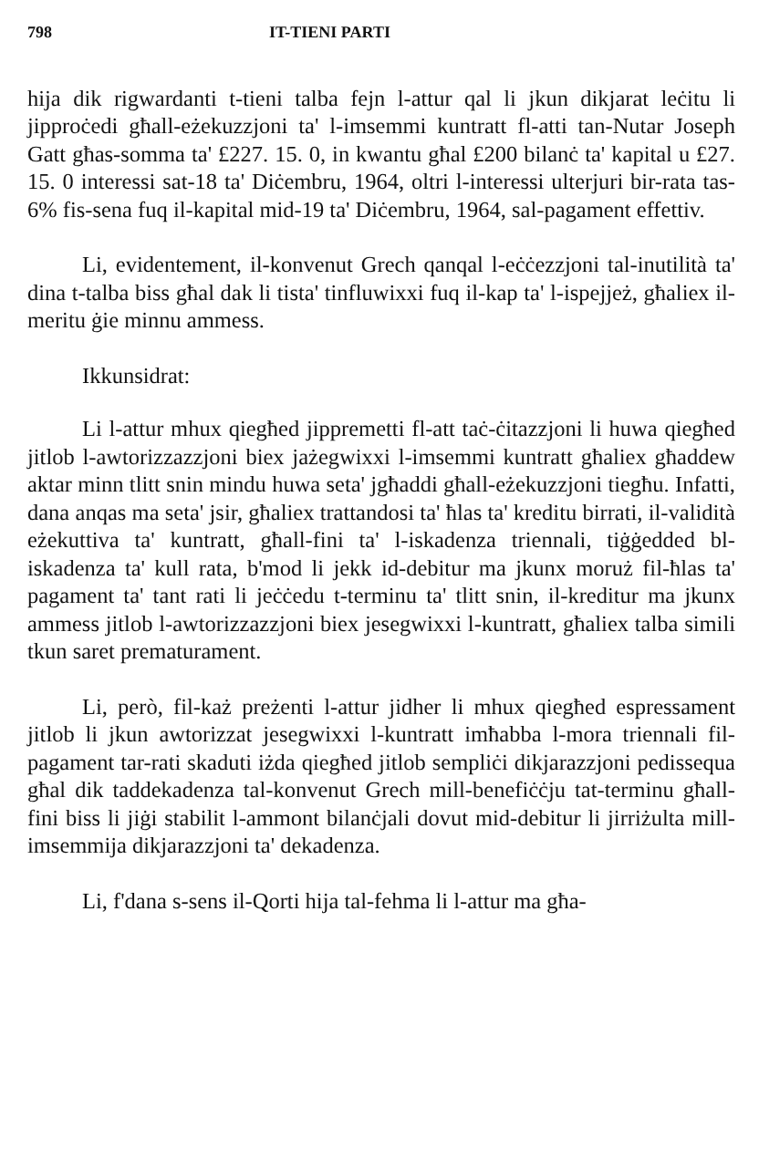798 IT-TIENI PARTI
hija dik rigwardanti t-tieni talba fejn l-attur qal li jkun dikjarat leċitu li jipproċedi għall-eżekuzzjoni ta' l-imsemmi kuntratt fl-atti tan-Nutar Joseph Gatt għas-somma ta' £227. 15. 0, in kwantu għal £200 bilanċ ta' kapital u £27. 15. 0 interessi sat-18 ta' Diċembru, 1964, oltri l-interessi ulterjuri bir-rata tas-6% fis-sena fuq il-kapital mid-19 ta' Diċembru, 1964, sal-pagament effettiv.
Li, evidentement, il-konvenut Grech qanqal l-eċċezzjoni tal-inutilità ta' dina t-talba biss għal dak li tista' tinfluwixxi fuq il-kap ta' l-ispejjeż, għaliex il-meritu ġie minnu ammess.
Ikkunsidrat:
Li l-attur mhux qiegħed jippremetti fl-att taċ-ċitazzjoni li huwa qiegħed jitlob l-awtorizzazzjoni biex jażegwixxi l-imsemmi kuntratt għaliex għaddew aktar minn tlitt snin mindu huwa seta' jgħaddi għall-eżekuzzjoni tiegħu. Infatti, dana anqas ma seta' jsir, għaliex trattandosi ta' ħlas ta' kreditu birrati, il-validità eżekuttiva ta' kuntratt, għall-fini ta' l-iskadenza triennali, tiġġedded bl-iskadenza ta' kull rata, b'mod li jekk id-debitur ma jkunx moruż fil-ħlas ta' pagament ta' tant rati li jeċċedu t-terminu ta' tlitt snin, il-kreditur ma jkunx ammess jitlob l-awtorizzazzjoni biex jesegwixxi l-kuntratt, għaliex talba simili tkun saret prematurament.
Li, però, fil-każ preżenti l-attur jidher li mhux qiegħed espressament jitlob li jkun awtorizzat jesegwixxi l-kuntratt imħabba l-mora triennali fil-pagament tar-rati skaduti iżda qiegħed jitlob sempliċi dikjarazzjoni pedissequa għal dik taddekadenza tal-konvenut Grech mill-benefiċċju tat-terminu għall-fini biss li jiġi stabilit l-ammont bilanċjali dovut mid-debitur li jirriżulta mill-imsemmija dikjarazzjoni ta' dekadenza.
Li, f'dana s-sens il-Qorti hija tal-fehma li l-attur ma għa-